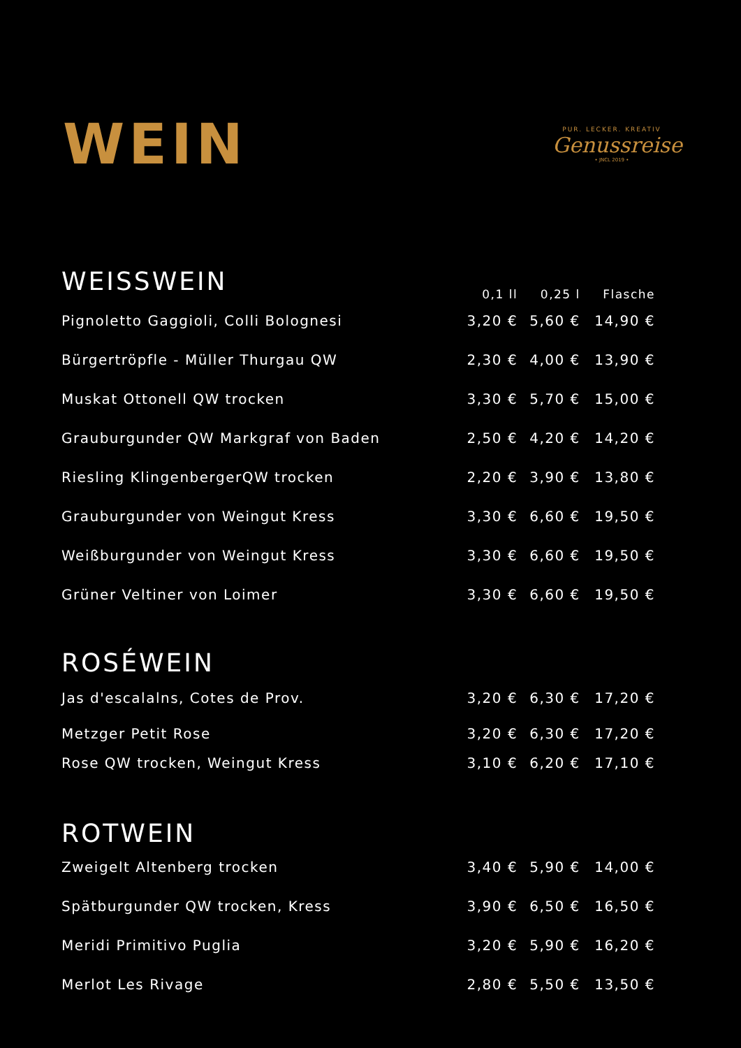WEIN
PUR. LECKER. KREATIV
Genussreise
• JNCL 2019 •
| WEISSWEIN | 0,1 ll | 0,25 l | Flasche |
| --- | --- | --- | --- |
| Pignoletto Gaggioli, Colli Bolognesi | 3,20 € | 5,60 € | 14,90 € |
| Bürgertröpfle - Müller Thurgau QW | 2,30 € | 4,00 € | 13,90 € |
| Muskat Ottonell QW trocken | 3,30 € | 5,70 € | 15,00 € |
| Grauburgunder QW Markgraf von Baden | 2,50 € | 4,20 € | 14,20 € |
| Riesling KlingenbergerQW trocken | 2,20 € | 3,90 € | 13,80 € |
| Grauburgunder von Weingut Kress | 3,30 € | 6,60 € | 19,50 € |
| Weißburgunder von Weingut Kress | 3,30 € | 6,60 € | 19,50 € |
| Grüner Veltiner von Loimer | 3,30 € | 6,60 € | 19,50 € |
| ROSÉWEIN | | | |
| Jas d'escalalns, Cotes de Prov. | 3,20 € | 6,30 € | 17,20 € |
| Metzger Petit Rose | 3,20 € | 6,30 € | 17,20 € |
| Rose QW trocken, Weingut Kress | 3,10 € | 6,20 € | 17,10 € |
| ROTWEIN | | | |
| Zweigelt Altenberg trocken | 3,40 € | 5,90 € | 14,00 € |
| Spätburgunder QW trocken, Kress | 3,90 € | 6,50 € | 16,50 € |
| Meridi Primitivo Puglia | 3,20 € | 5,90 € | 16,20 € |
| Merlot Les Rivage | 2,80 € | 5,50 € | 13,50 € |